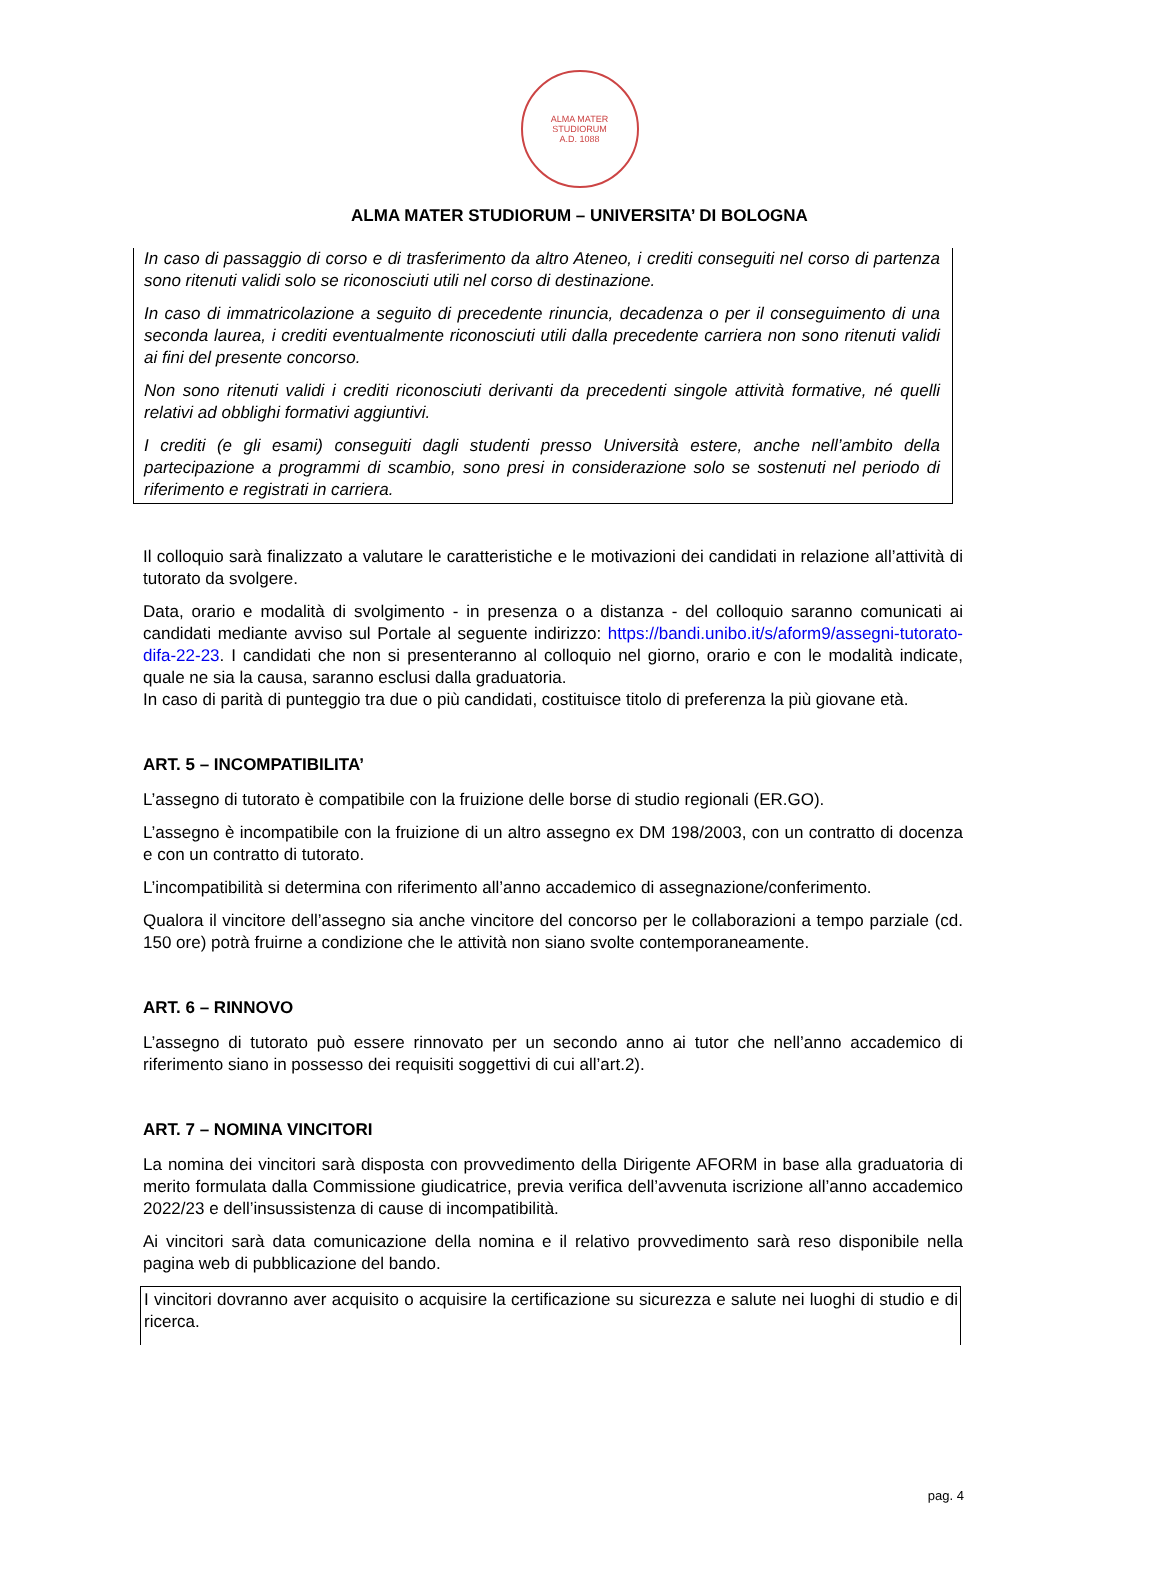ALMA MATER
STUDIORUM
A.D. 1088
ALMA MATER STUDIORUM – UNIVERSITA’ DI BOLOGNA
In caso di passaggio di corso e di trasferimento da altro Ateneo, i crediti conseguiti nel corso di partenza sono ritenuti validi solo se riconosciuti utili nel corso di destinazione.
In caso di immatricolazione a seguito di precedente rinuncia, decadenza o per il conseguimento di una seconda laurea, i crediti eventualmente riconosciuti utili dalla precedente carriera non sono ritenuti validi ai fini del presente concorso.
Non sono ritenuti validi i crediti riconosciuti derivanti da precedenti singole attività formative, né quelli relativi ad obblighi formativi aggiuntivi.
I crediti (e gli esami) conseguiti dagli studenti presso Università estere, anche nell’ambito della partecipazione a programmi di scambio, sono presi in considerazione solo se sostenuti nel periodo di riferimento e registrati in carriera.
Il colloquio sarà finalizzato a valutare le caratteristiche e le motivazioni dei candidati in relazione all’attività di tutorato da svolgere.
Data, orario e modalità di svolgimento - in presenza o a distanza - del colloquio saranno comunicati ai candidati mediante avviso sul Portale al seguente indirizzo: https://bandi.unibo.it/s/aform9/assegni-tutorato-difa-22-23. I candidati che non si presenteranno al colloquio nel giorno, orario e con le modalità indicate, quale ne sia la causa, saranno esclusi dalla graduatoria.
In caso di parità di punteggio tra due o più candidati, costituisce titolo di preferenza la più giovane età.
ART. 5 – INCOMPATIBILITA’
L’assegno di tutorato è compatibile con la fruizione delle borse di studio regionali (ER.GO).
L’assegno è incompatibile con la fruizione di un altro assegno ex DM 198/2003, con un contratto di docenza e con un contratto di tutorato.
L’incompatibilità si determina con riferimento all’anno accademico di assegnazione/conferimento.
Qualora il vincitore dell’assegno sia anche vincitore del concorso per le collaborazioni a tempo parziale (cd. 150 ore) potrà fruirne a condizione che le attività non siano svolte contemporaneamente.
ART. 6 – RINNOVO
L’assegno di tutorato può essere rinnovato per un secondo anno ai tutor che nell’anno accademico di riferimento siano in possesso dei requisiti soggettivi di cui all’art.2).
ART. 7 – NOMINA VINCITORI
La nomina dei vincitori sarà disposta con provvedimento della Dirigente AFORM in base alla graduatoria di merito formulata dalla Commissione giudicatrice, previa verifica dell’avvenuta iscrizione all’anno accademico 2022/23 e dell’insussistenza di cause di incompatibilità.
Ai vincitori sarà data comunicazione della nomina e il relativo provvedimento sarà reso disponibile nella pagina web di pubblicazione del bando.
I vincitori dovranno aver acquisito o acquisire la certificazione su sicurezza e salute nei luoghi di studio e di ricerca.
pag. 4